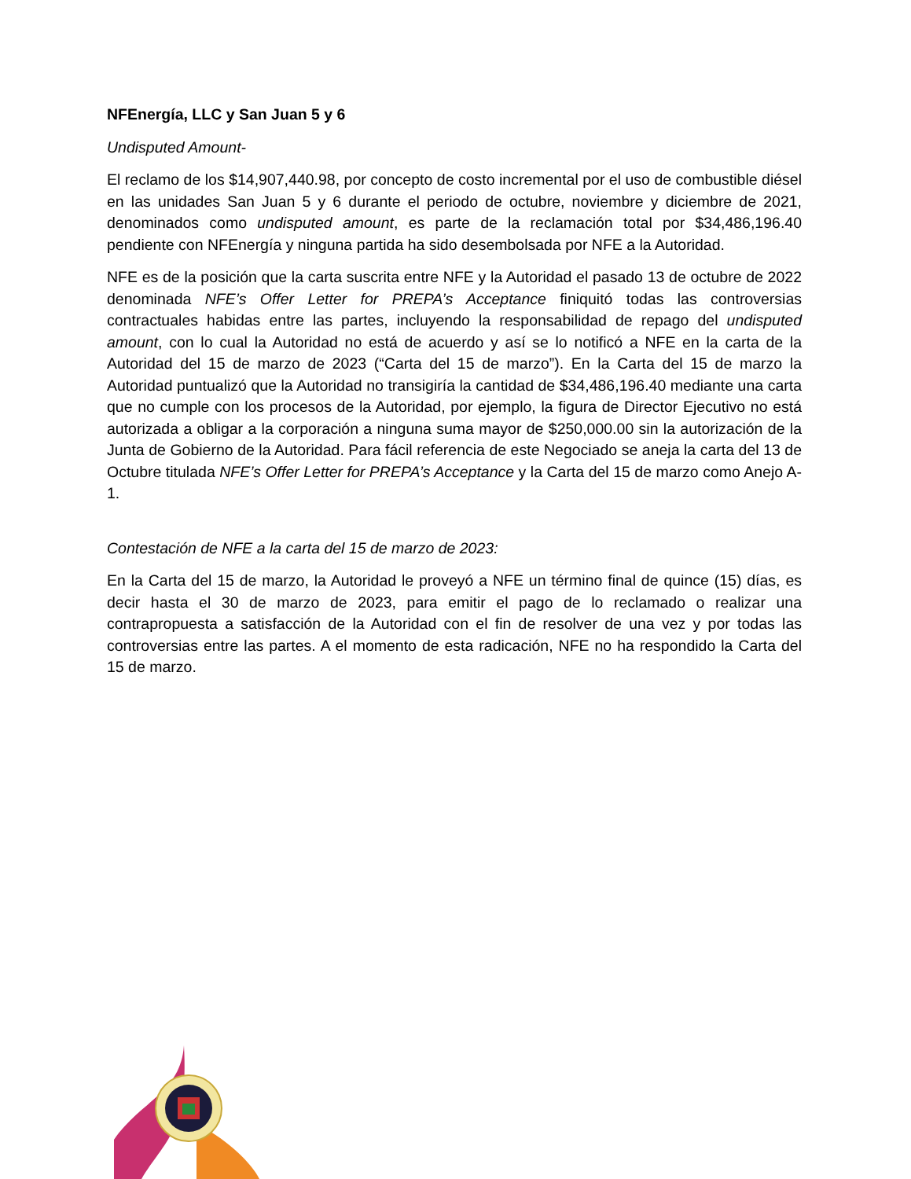NFEnergía, LLC y San Juan 5 y 6
Undisputed Amount-
El reclamo de los $14,907,440.98, por concepto de costo incremental por el uso de combustible diésel en las unidades San Juan 5 y 6 durante el periodo de octubre, noviembre y diciembre de 2021, denominados como undisputed amount, es parte de la reclamación total por $34,486,196.40 pendiente con NFEnergía y ninguna partida ha sido desembolsada por NFE a la Autoridad.
NFE es de la posición que la carta suscrita entre NFE y la Autoridad el pasado 13 de octubre de 2022 denominada NFE’s Offer Letter for PREPA’s Acceptance finiquitó todas las controversias contractuales habidas entre las partes, incluyendo la responsabilidad de repago del undisputed amount, con lo cual la Autoridad no está de acuerdo y así se lo notificó a NFE en la carta de la Autoridad del 15 de marzo de 2023 (“Carta del 15 de marzo”). En la Carta del 15 de marzo la Autoridad puntualizó que la Autoridad no transigiría la cantidad de $34,486,196.40 mediante una carta que no cumple con los procesos de la Autoridad, por ejemplo, la figura de Director Ejecutivo no está autorizada a obligar a la corporación a ninguna suma mayor de $250,000.00 sin la autorización de la Junta de Gobierno de la Autoridad. Para fácil referencia de este Negociado se aneja la carta del 13 de Octubre titulada NFE’s Offer Letter for PREPA’s Acceptance y la Carta del 15 de marzo como Anejo A-1.
Contestación de NFE a la carta del 15 de marzo de 2023:
En la Carta del 15 de marzo, la Autoridad le proveyó a NFE un término final de quince (15) días, es decir hasta el 30 de marzo de 2023, para emitir el pago de lo reclamado o realizar una contrapropuesta a satisfacción de la Autoridad con el fin de resolver de una vez y por todas las controversias entre las partes. A el momento de esta radicación, NFE no ha respondido la Carta del 15 de marzo.